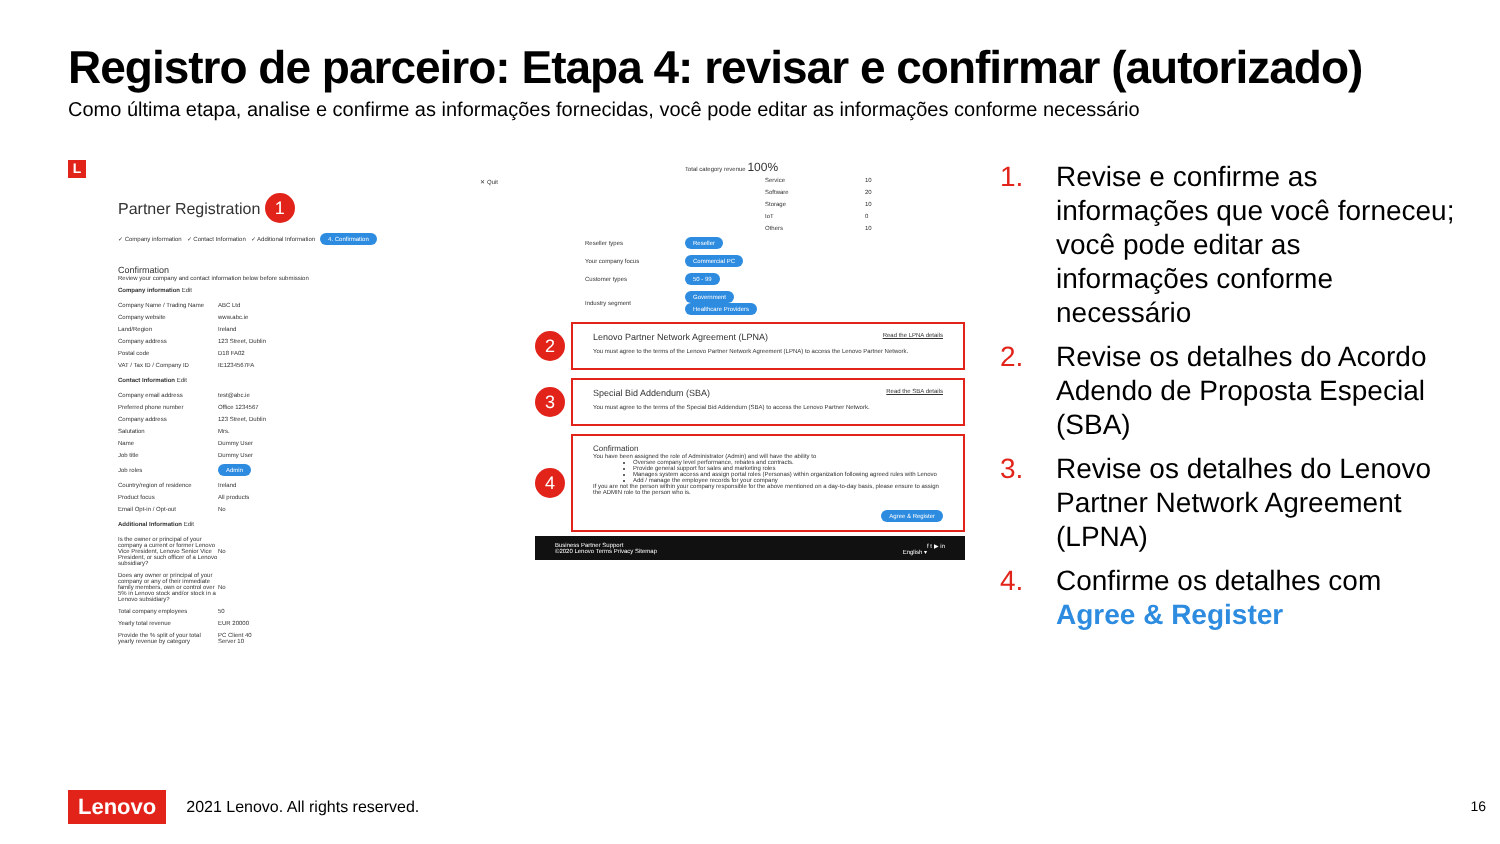Registro de parceiro: Etapa 4: revisar e confirmar (autorizado)
Como última etapa, analise e confirme as informações fornecidas, você pode editar as informações conforme necessário
L
✕ Quit
Partner Registration 1
✓ Company information ✓ Contact Information ✓ Additional Information 4. Confirmation
Confirmation
Review your company and contact information below before submission
Company information Edit
| Company Name / Trading Name | ABC Ltd |
| Company website | www.abc.ie |
| Land/Region | Ireland |
| Company address | 123 Street, Dublin |
| Postal code | D18 FA02 |
| VAT / Tax ID / Company ID | IE1234567FA |
Contact Information Edit
| Company email address | test@abc.ie |
| Preferred phone number | Office 1234567 |
| Company address | 123 Street, Dublin |
| Salutation | Mrs. |
| Name | Dummy User |
| Job title | Dummy User |
| Job roles | Admin |
| Country/region of residence | Ireland |
| Product focus | All products |
| Email Opt-in / Opt-out | No |
Additional Information Edit
| Is the owner or principal of your company a current or former Lenovo Vice President, Lenovo Senior Vice President, or such officer of a Lenovo subsidiary? | No |
| Does any owner or principal of your company or any of their immediate family members, own or control over 5% in Lenovo stock and/or stock in a Lenovo subsidiary? | No |
| Total company employees | 50 |
| Yearly total revenue | EUR 20000 |
| Provide the % split of your total yearly revenue by category | PC Client 40 Server 10 |
Total category revenue 100%
| Service | 10 |
| Software | 20 |
| Storage | 10 |
| IoT | 0 |
| Others | 10 |
| Reseller types | Reseller |
| Your company focus | Commercial PC |
| Customer types | 50 - 99 |
| Industry segment | Government Healthcare Providers |
2
Lenovo Partner Network Agreement (LPNA) Read the LPNA details
You must agree to the terms of the Lenovo Partner Network Agreement (LPNA) to access the Lenovo Partner Network.
3
Special Bid Addendum (SBA) Read the SBA details
You must agree to the terms of the Special Bid Addendum (SBA) to access the Lenovo Partner Network.
4
Confirmation
You have been assigned the role of Administrator (Admin) and will have the ability to
Oversee company level performance, rebates and contracts.
Provide general support for sales and marketing roles
Manages system access and assign portal roles (Personas) within organization following agreed rules with Lenovo
Add / manage the employee records for your company
If you are not the person within your company responsible for the above mentioned on a day-to-day basis, please ensure to assign the ADMIN role to the person who is.
Agree & Register
Business Partner Support f t ▶ in
©2020 Lenovo Terms Privacy Sitemap English ▾
1. Revise e confirme as informações que você forneceu; você pode editar as informações conforme necessário
2. Revise os detalhes do Acordo Adendo de Proposta Especial (SBA)
3. Revise os detalhes do Lenovo Partner Network Agreement (LPNA)
4. Confirme os detalhes com Agree & Register
Lenovo 2021 Lenovo. All rights reserved.
16